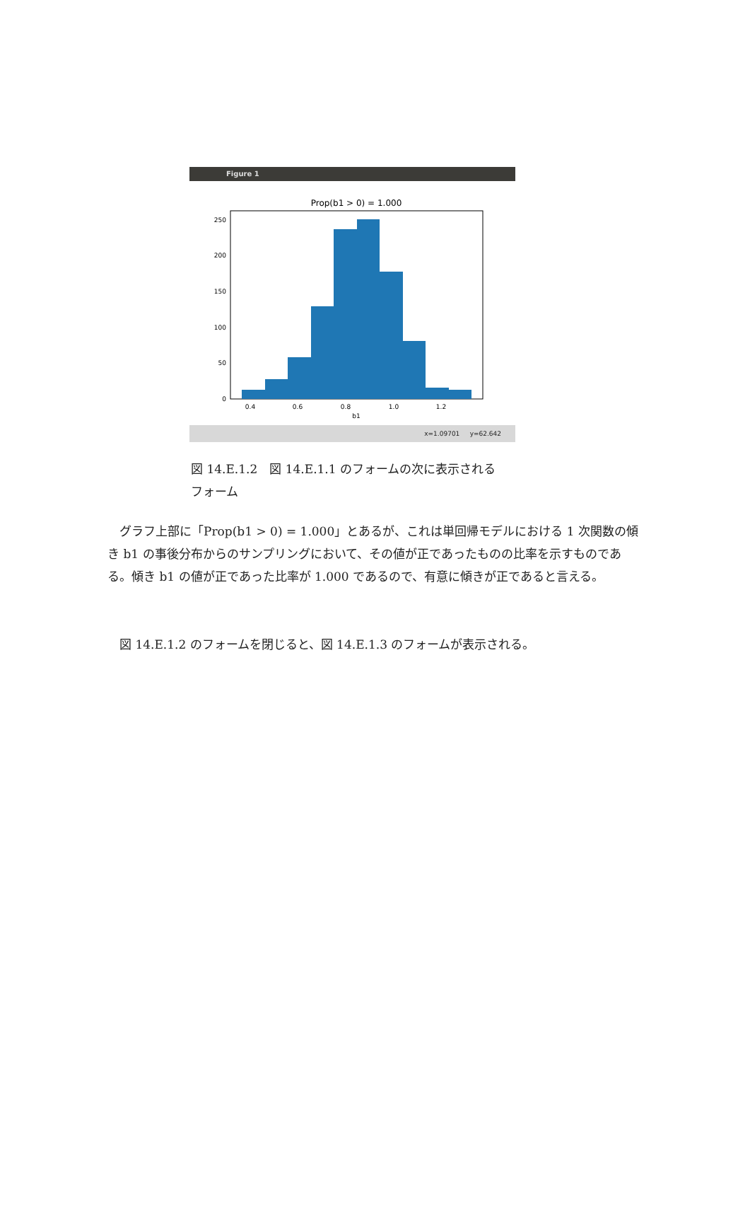Figure 1
Prop(b1 > 0) = 1.000
0
50
100
150
200
250
0.4
0.6
0.8
1.0
1.2
b1
x=1.09701 y=62.642
図 14.E.1.2　図 14.E.1.1 のフォームの次に表示される
フォーム
　グラフ上部に「Prop(b1 > 0) = 1.000」とあるが、これは単回帰モデルにおける 1 次関数の傾き b1 の事後分布からのサンプリングにおいて、その値が正であったものの比率を示すものである。傾き b1 の値が正であった比率が 1.000 であるので、有意に傾きが正であると言える。
　図 14.E.1.2 のフォームを閉じると、図 14.E.1.3 のフォームが表示される。